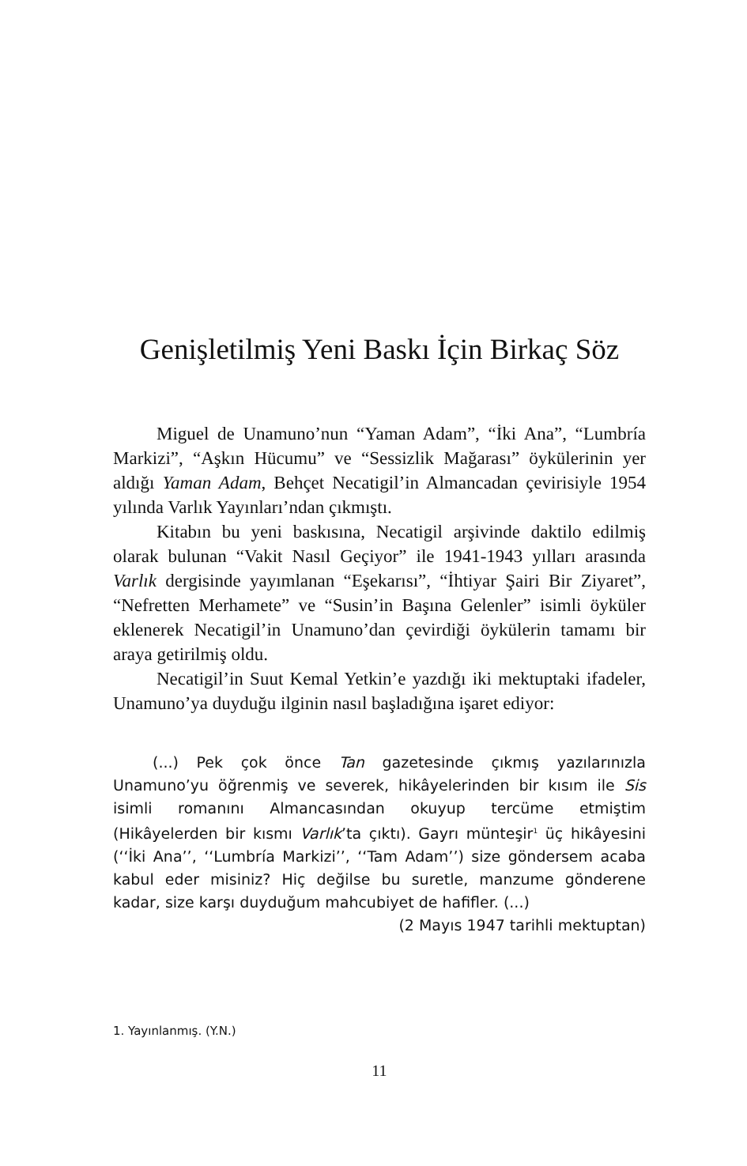Genişletilmiş Yeni Baskı İçin Birkaç Söz
Miguel de Unamuno’nun “Yaman Adam”, “İki Ana”, “Lumbría Markizi”, “Aşkın Hücumu” ve “Sessizlik Mağarası” öykülerinin yer aldığı Yaman Adam, Behçet Necatigil’in Almancadan çevirisiyle 1954 yılında Varlık Yayınları’ndan çıkmıştı.
Kitabın bu yeni baskısına, Necatigil arşivinde daktilo edilmiş olarak bulunan “Vakit Nasıl Geçiyor” ile 1941-1943 yılları arasında Varlık dergisinde yayımlanan “Eşekarısı”, “İhtiyar Şairi Bir Ziyaret”, “Nefretten Merhamete” ve “Susin’in Başına Gelenler” isimli öyküler eklenerek Necatigil’in Unamuno’dan çevirdiği öykülerin tamamı bir araya getirilmiş oldu.
Necatigil’in Suut Kemal Yetkin’e yazdığı iki mektuptaki ifadeler, Unamuno’ya duyduğu ilginin nasıl başladığına işaret ediyor:
(...) Pek çok önce Tan gazetesinde çıkmış yazılarınızla Unamuno’yu öğrenmiş ve severek, hikâyelerinden bir kısım ile Sis isimli romanını Almancasından okuyup tercüme etmiştim (Hikâyelerden bir kısmı Varlık’ta çıktı). Gayrı münteşir<sup>1</sup> üç hikâyesini (‘‘İki Ana’’, ‘‘Lumbría Markizi’’, ‘‘Tam Adam’’) size göndersem acaba kabul eder misiniz? Hiç değilse bu suretle, manzume gönderene kadar, size karşı duyduğum mahcubiyet de hafifler. (...)
(2 Mayıs 1947 tarihli mektuptan)
1. Yayınlanmış. (Y.N.)
11